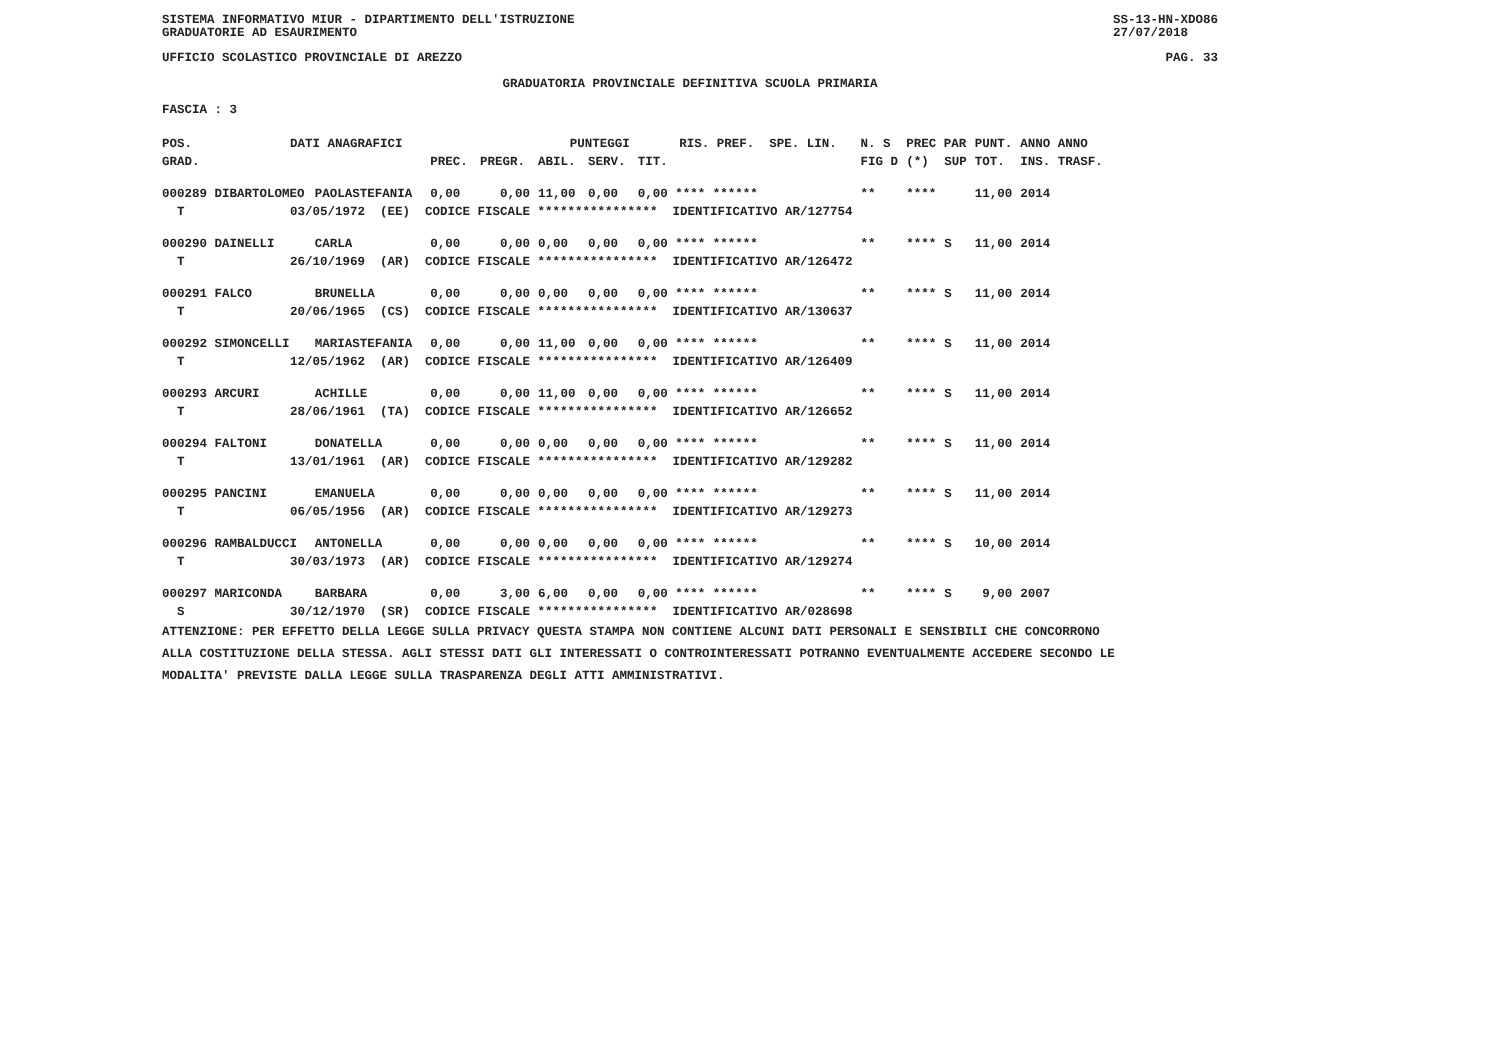SISTEMA INFORMATIVO MIUR - DIPARTIMENTO DELL'ISTRUZIONE
GRADUATORIE AD ESAURIMENTO SS-13-HN-XDO86
27/07/2018
UFFICIO SCOLASTICO PROVINCIALE DI AREZZO PAG. 33
GRADUATORIA PROVINCIALE DEFINITIVA SCUOLA PRIMARIA
FASCIA : 3
| POS. | DATI ANAGRAFICI | | | | PUNTEGGI | | | RIS. PREF. SPE. LIN. | N. S | PREC PAR | | PUNT. | ANNO ANNO |
| --- | --- | --- | --- | --- | --- | --- | --- | --- | --- | --- | --- | --- | --- |
| GRAD. | | | PREC. | PREGR. | ABIL. | SERV. | TIT. | | FIG D | (*) | SUP | TOT. | INS. TRASF. |
| 000289 DIBARTOLOMEO | | PAOLASTEFANIA | 0,00 | 0,00 | 11,00 | 0,00 | 0,00 **** ****** | | ** | **** | | 11,00 | 2014 |
| T | 03/05/1972 (EE) CODICE FISCALE **************** IDENTIFICATIVO AR/127754 | | | | | | | | | | | | |
| 000290 DAINELLI | | CARLA | 0,00 | 0,00 | 0,00 | 0,00 | 0,00 **** ****** | | ** | **** | S | 11,00 | 2014 |
| T | 26/10/1969 (AR) CODICE FISCALE **************** IDENTIFICATIVO AR/126472 | | | | | | | | | | | | |
| 000291 FALCO | | BRUNELLA | 0,00 | 0,00 | 0,00 | 0,00 | 0,00 **** ****** | | ** | **** | S | 11,00 | 2014 |
| T | 20/06/1965 (CS) CODICE FISCALE **************** IDENTIFICATIVO AR/130637 | | | | | | | | | | | | |
| 000292 SIMONCELLI | | MARIASTEFANIA | 0,00 | 0,00 | 11,00 | 0,00 | 0,00 **** ****** | | ** | **** | S | 11,00 | 2014 |
| T | 12/05/1962 (AR) CODICE FISCALE **************** IDENTIFICATIVO AR/126409 | | | | | | | | | | | | |
| 000293 ARCURI | | ACHILLE | 0,00 | 0,00 | 11,00 | 0,00 | 0,00 **** ****** | | ** | **** | S | 11,00 | 2014 |
| T | 28/06/1961 (TA) CODICE FISCALE **************** IDENTIFICATIVO AR/126652 | | | | | | | | | | | | |
| 000294 FALTONI | | DONATELLA | 0,00 | 0,00 | 0,00 | 0,00 | 0,00 **** ****** | | ** | **** | S | 11,00 | 2014 |
| T | 13/01/1961 (AR) CODICE FISCALE **************** IDENTIFICATIVO AR/129282 | | | | | | | | | | | | |
| 000295 PANCINI | | EMANUELA | 0,00 | 0,00 | 0,00 | 0,00 | 0,00 **** ****** | | ** | **** | S | 11,00 | 2014 |
| T | 06/05/1956 (AR) CODICE FISCALE **************** IDENTIFICATIVO AR/129273 | | | | | | | | | | | | |
| 000296 RAMBALDUCCI | | ANTONELLA | 0,00 | 0,00 | 0,00 | 0,00 | 0,00 **** ****** | | ** | **** | S | 10,00 | 2014 |
| T | 30/03/1973 (AR) CODICE FISCALE **************** IDENTIFICATIVO AR/129274 | | | | | | | | | | | | |
| 000297 MARICONDA | | BARBARA | 0,00 | 3,00 | 6,00 | 0,00 | 0,00 **** ****** | | ** | **** | S | 9,00 | 2007 |
| S | 30/12/1970 (SR) CODICE FISCALE **************** IDENTIFICATIVO AR/028698 | | | | | | | | | | | | |
ATTENZIONE: PER EFFETTO DELLA LEGGE SULLA PRIVACY QUESTA STAMPA NON CONTIENE ALCUNI DATI PERSONALI E SENSIBILI CHE CONCORRONO
ALLA COSTITUZIONE DELLA STESSA. AGLI STESSI DATI GLI INTERESSATI O CONTROINTERESSATI POTRANNO EVENTUALMENTE ACCEDERE SECONDO LE
MODALITA' PREVISTE DALLA LEGGE SULLA TRASPARENZA DEGLI ATTI AMMINISTRATIVI.